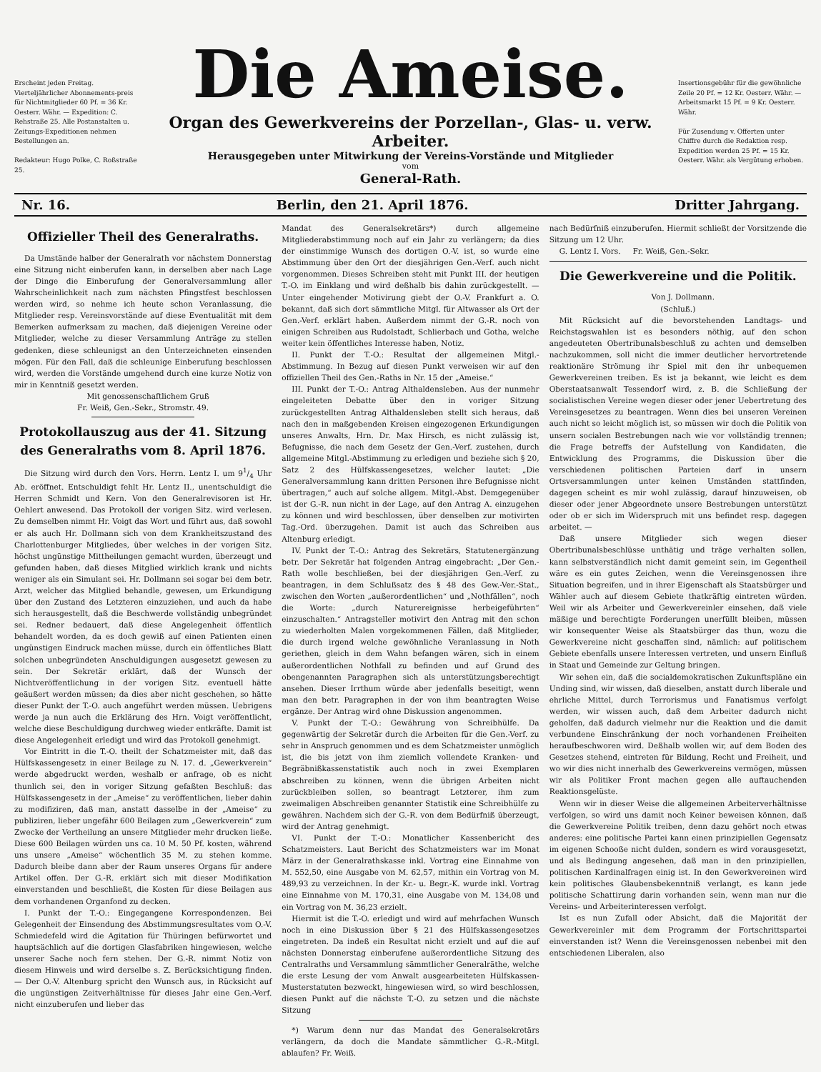Erscheint jeden Freitag. Vierteljährlicher Abonnements-preis für Nichtmitglieder 60 Pf. = 36 Kr. Oesterr. Währ. — Expedition: C. Rehstraße 25. Alle Postanstalten u. Zeitungs-Expeditionen nehmen Bestellungen an.
Redakteur: Hugo Polke, C. Roßstraße 25.
Die Ameise.
Organ des Gewerkvereins der Porzellan-, Glas- u. verw. Arbeiter.
Herausgegeben unter Mitwirkung der Vereins-Vorstände und Mitglieder
vom
General-Rath.
Insertionsgebühr für die gewöhnliche Zeile 20 Pf. = 12 Kr. Oesterr. Währ. — Arbeitsmarkt 15 Pf. = 9 Kr. Oesterr. Währ.
Für Zusendung v. Offerten unter Chiffre durch die Redaktion resp. Expedition werden 25 Pf. = 15 Kr. Oesterr. Währ. als Vergütung erhoben.
Nr. 16. Berlin, den 21. April 1876. Dritter Jahrgang.
Offizieller Theil des Generalraths.
Da Umstände halber der Generalrath vor nächstem Donnerstag eine Sitzung nicht einberufen kann, in derselben aber nach Lage der Dinge die Einberufung der Generalversammlung aller Wahrscheinlichkeit nach zum nächsten Pfingstfest beschlossen werden wird, so nehme ich heute schon Veranlassung, die Mitglieder resp. Vereinsvorstände auf diese Eventualität mit dem Bemerken aufmerksam zu machen, daß diejenigen Vereine oder Mitglieder, welche zu dieser Versammlung Anträge zu stellen gedenken, diese schleunigst an den Unterzeichneten einsenden mögen. Für den Fall, daß die schleunige Einberufung beschlossen wird, werden die Vorstände umgehend durch eine kurze Notiz von mir in Kenntniß gesetzt werden.
Mit genossenschaftlichem Gruß
Fr. Weiß, Gen.-Sekr., Stromstr. 49.
Protokollauszug aus der 41. Sitzung des Generalraths vom 8. April 1876.
Die Sitzung wird durch den Vors. Herrn. Lentz I. um 91/4 Uhr Ab. eröffnet. Entschuldigt fehlt Hr. Lentz II., unentschuldigt die Herren Schmidt und Kern. Von den Generalrevisoren ist Hr. Oehlert anwesend. Das Protokoll der vorigen Sitz. wird verlesen. Zu demselben nimmt Hr. Voigt das Wort und führt aus, daß sowohl er als auch Hr. Dollmann sich von dem Krankheitszustand des Charlottenburger Mitgliedes, über welches in der vorigen Sitz. höchst ungünstige Mittheilungen gemacht wurden, überzeugt und gefunden haben, daß dieses Mitglied wirklich krank und nichts weniger als ein Simulant sei. Hr. Dollmann sei sogar bei dem betr. Arzt, welcher das Mitglied behandle, gewesen, um Erkundigung über den Zustand des Letzteren einzuziehen, und auch da habe sich herausgestellt, daß die Beschwerde vollständig unbegründet sei. Redner bedauert, daß diese Angelegenheit öffentlich behandelt worden, da es doch gewiß auf einen Patienten einen ungünstigen Eindruck machen müsse, durch ein öffentliches Blatt solchen unbegründeten Anschuldigungen ausgesetzt gewesen zu sein. Der Sekretär erklärt, daß der Wunsch der Nichtveröffentlichung in der vorigen Sitz. eventuell hätte geäußert werden müssen; da dies aber nicht geschehen, so hätte dieser Punkt der T.-O. auch angeführt werden müssen. Uebrigens werde ja nun auch die Erklärung des Hrn. Voigt veröffentlicht, welche diese Beschuldigung durchweg wieder entkräfte. Damit ist diese Angelegenheit erledigt und wird das Protokoll genehmigt.
Vor Eintritt in die T.-O. theilt der Schatzmeister mit, daß das Hülfskassengesetz in einer Beilage zu N. 17. d. „Gewerkverein“ werde abgedruckt werden, weshalb er anfrage, ob es nicht thunlich sei, den in voriger Sitzung gefaßten Beschluß: das Hülfskassengesetz in der „Ameise“ zu veröffentlichen, lieber dahin zu modifiziren, daß man, anstatt dasselbe in der „Ameise“ zu publiziren, lieber ungefähr 600 Beilagen zum „Gewerkverein“ zum Zwecke der Vertheilung an unsere Mitglieder mehr drucken ließe. Diese 600 Beilagen würden uns ca. 10 M. 50 Pf. kosten, während uns unsere „Ameise“ wöchentlich 35 M. zu stehen komme. Dadurch bleibe dann aber der Raum unseres Organs für andere Artikel offen. Der G.-R. erklärt sich mit dieser Modifikation einverstanden und beschließt, die Kosten für diese Beilagen aus dem vorhandenen Organfond zu decken.
I. Punkt der T.-O.: Eingegangene Korrespondenzen. Bei Gelegenheit der Einsendung des Abstimmungsresultates vom O.-V. Schmiedefeld wird die Agitation für Thüringen befürwortet und hauptsächlich auf die dortigen Glasfabriken hingewiesen, welche unserer Sache noch fern stehen. Der G.-R. nimmt Notiz von diesem Hinweis und wird derselbe s. Z. Berücksichtigung finden. — Der O.-V. Altenburg spricht den Wunsch aus, in Rücksicht auf die ungünstigen Zeitverhältnisse für dieses Jahr eine Gen.-Verf. nicht einzuberufen und lieber das
Mandat des Generalsekretärs*) durch allgemeine Mitgliederabstimmung noch auf ein Jahr zu verlängern; da dies der einstimmige Wunsch des dortigen O.-V. ist, so wurde eine Abstimmung über den Ort der diesjährigen Gen.-Verf. auch nicht vorgenommen. Dieses Schreiben steht mit Punkt III. der heutigen T.-O. im Einklang und wird deßhalb bis dahin zurückgestellt. — Unter eingehender Motivirung giebt der O.-V. Frankfurt a. O. bekannt, daß sich dort sämmtliche Mitgl. für Altwasser als Ort der Gen.-Verf. erklärt haben. Außerdem nimmt der G.-R. noch von einigen Schreiben aus Rudolstadt, Schlierbach und Gotha, welche weiter kein öffentliches Interesse haben, Notiz.
II. Punkt der T.-O.: Resultat der allgemeinen Mitgl.-Abstimmung. In Bezug auf diesen Punkt verweisen wir auf den offiziellen Theil des Gen.-Raths in Nr. 15 der „Ameise.“
III. Punkt der T.-O.: Antrag Althaldensleben. Aus der nunmehr eingeleiteten Debatte über den in voriger Sitzung zurückgestellten Antrag Althaldensleben stellt sich heraus, daß nach den in maßgebenden Kreisen eingezogenen Erkundigungen unseres Anwalts, Hrn. Dr. Max Hirsch, es nicht zulässig ist, Befugnisse, die nach dem Gesetz der Gen.-Verf. zustehen, durch allgemeine Mitgl.-Abstimmung zu erledigen und beziehe sich § 20, Satz 2 des Hülfskassengesetzes, welcher lautet: „Die Generalversammlung kann dritten Personen ihre Befugnisse nicht übertragen,“ auch auf solche allgem. Mitgl.-Abst. Demgegenüber ist der G.-R. nun nicht in der Lage, auf den Antrag A. einzugehen zu können und wird beschlossen, über denselben zur motivirten Tag.-Ord. überzugehen. Damit ist auch das Schreiben aus Altenburg erledigt.
IV. Punkt der T.-O.: Antrag des Sekretärs, Statutenergänzung betr. Der Sekretär hat folgenden Antrag eingebracht: „Der Gen.-Rath wolle beschließen, bei der diesjährigen Gen.-Verf. zu beantragen, in dem Schlußsatz des § 48 des Gew.-Ver.-Stat., zwischen den Worten „außerordentlichen“ und „Nothfällen“, noch die Worte: „durch Naturereignisse herbeigeführten“ einzuschalten.“ Antragsteller motivirt den Antrag mit den schon zu wiederholten Malen vorgekommenen Fällen, daß Mitglieder, die durch irgend welche gewöhnliche Veranlassung in Noth geriethen, gleich in dem Wahn befangen wären, sich in einem außerordentlichen Nothfall zu befinden und auf Grund des obengenannten Paragraphen sich als unterstützungsberechtigt ansehen. Dieser Irrthum würde aber jedenfalls beseitigt, wenn man den betr. Paragraphen in der von ihm beantragten Weise ergänze. Der Antrag wird ohne Diskussion angenommen.
V. Punkt der T.-O.: Gewährung von Schreibhülfe. Da gegenwärtig der Sekretär durch die Arbeiten für die Gen.-Verf. zu sehr in Anspruch genommen und es dem Schatzmeister unmöglich ist, die bis jetzt von ihm ziemlich vollendete Kranken- und Begräbnißkassenstatistik auch noch in zwei Exemplaren abschreiben zu können, wenn die übrigen Arbeiten nicht zurückbleiben sollen, so beantragt Letzterer, ihm zum zweimaligen Abschreiben genannter Statistik eine Schreibhülfe zu gewähren. Nachdem sich der G.-R. von dem Bedürfniß überzeugt, wird der Antrag genehmigt.
VI. Punkt der T.-O.: Monatlicher Kassenbericht des Schatzmeisters. Laut Bericht des Schatzmeisters war im Monat März in der Generalrathskasse inkl. Vortrag eine Einnahme von M. 552,50, eine Ausgabe von M. 62,57, mithin ein Vortrag von M. 489,93 zu verzeichnen. In der Kr.- u. Begr.-K. wurde inkl. Vortrag eine Einnahme von M. 170,31, eine Ausgabe von M. 134,08 und ein Vortrag von M. 36,23 erzielt.
Hiermit ist die T.-O. erledigt und wird auf mehrfachen Wunsch noch in eine Diskussion über § 21 des Hülfskassengesetzes eingetreten. Da indeß ein Resultat nicht erzielt und auf die auf nächsten Donnerstag einberufene außerordentliche Sitzung des Centralraths und Versammlung sämmtlicher Generalräthe, welche die erste Lesung der vom Anwalt ausgearbeiteten Hülfskassen-Musterstatuten bezweckt, hingewiesen wird, so wird beschlossen, diesen Punkt auf die nächste T.-O. zu setzen und die nächste Sitzung
*) Warum denn nur das Mandat des Generalsekretärs verlängern, da doch die Mandate sämmtlicher G.-R.-Mitgl. ablaufen? Fr. Weiß.
nach Bedürfniß einzuberufen. Hiermit schließt der Vorsitzende die Sitzung um 12 Uhr.
G. Lentz I. Vors. Fr. Weiß, Gen.-Sekr.
Die Gewerkvereine und die Politik.
Von J. Dollmann.
(Schluß.)
Mit Rücksicht auf die bevorstehenden Landtags- und Reichstagswahlen ist es besonders nöthig, auf den schon angedeuteten Obertribunalsbeschluß zu achten und demselben nachzukommen, soll nicht die immer deutlicher hervortretende reaktionäre Strömung ihr Spiel mit den ihr unbequemen Gewerkvereinen treiben. Es ist ja bekannt, wie leicht es dem Oberstaatsanwalt Tessendorf wird, z. B. die Schließung der socialistischen Vereine wegen dieser oder jener Uebertretung des Vereinsgesetzes zu beantragen. Wenn dies bei unseren Vereinen auch nicht so leicht möglich ist, so müssen wir doch die Politik von unsern socialen Bestrebungen nach wie vor vollständig trennen; die Frage betreffs der Aufstellung von Kandidaten, die Entwicklung des Programms, die Diskussion über die verschiedenen politischen Parteien darf in unsern Ortsversammlungen unter keinen Umständen stattfinden, dagegen scheint es mir wohl zulässig, darauf hinzuweisen, ob dieser oder jener Abgeordnete unsere Bestrebungen unterstützt oder ob er sich im Widerspruch mit uns befindet resp. dagegen arbeitet. —
Daß unsere Mitglieder sich wegen dieser Obertribunalsbeschlüsse unthätig und träge verhalten sollen, kann selbstverständlich nicht damit gemeint sein, im Gegentheil wäre es ein gutes Zeichen, wenn die Vereinsgenossen ihre Situation begreifen, und in ihrer Eigenschaft als Staatsbürger und Wähler auch auf diesem Gebiete thatkräftig eintreten würden. Weil wir als Arbeiter und Gewerkvereinler einsehen, daß viele mäßige und berechtigte Forderungen unerfüllt bleiben, müssen wir konsequenter Weise als Staatsbürger das thun, wozu die Gewerkvereine nicht geschaffen sind, nämlich: auf politischem Gebiete ebenfalls unsere Interessen vertreten, und unsern Einfluß in Staat und Gemeinde zur Geltung bringen.
Wir sehen ein, daß die socialdemokratischen Zukunftspläne ein Unding sind, wir wissen, daß dieselben, anstatt durch liberale und ehrliche Mittel, durch Terrorismus und Fanatismus verfolgt werden, wir wissen auch, daß dem Arbeiter dadurch nicht geholfen, daß dadurch vielmehr nur die Reaktion und die damit verbundene Einschränkung der noch vorhandenen Freiheiten heraufbeschworen wird. Deßhalb wollen wir, auf dem Boden des Gesetzes stehend, eintreten für Bildung, Recht und Freiheit, und wo wir dies nicht innerhalb des Gewerkvereins vermögen, müssen wir als Politiker Front machen gegen alle auftauchenden Reaktionsgelüste.
Wenn wir in dieser Weise die allgemeinen Arbeiterverhältnisse verfolgen, so wird uns damit noch Keiner beweisen können, daß die Gewerkvereine Politik treiben, denn dazu gehört noch etwas anderes: eine politische Partei kann einen prinzipiellen Gegensatz im eigenen Schooße nicht dulden, sondern es wird vorausgesetzt, und als Bedingung angesehen, daß man in den prinzipiellen, politischen Kardinalfragen einig ist. In den Gewerkvereinen wird kein politisches Glaubensbekenntniß verlangt, es kann jede politische Schattirung darin vorhanden sein, wenn man nur die Vereins- und Arbeiterinteressen verfolgt.
Ist es nun Zufall oder Absicht, daß die Majorität der Gewerkvereinler mit dem Programm der Fortschrittspartei einverstanden ist? Wenn die Vereinsgenossen nebenbei mit den entschiedenen Liberalen, also